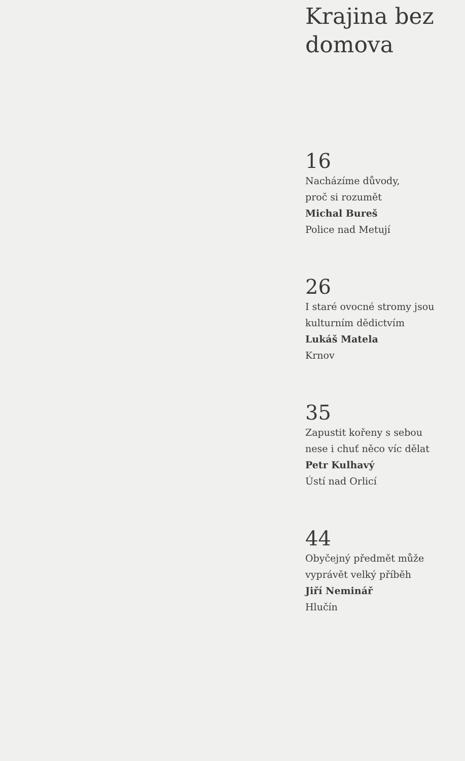Krajina bez domova
16
Nacházíme důvody,
proč si rozumět
Michal Bureš
Police nad Metují
26
I staré ovocné stromy jsou
kulturním dědictvím
Lukáš Matela
Krnov
35
Zapustit kořeny s sebou
nese i chuť něco víc dělat
Petr Kulhavý
Ústí nad Orlicí
44
Obyčejný předmět může
vyprávět velký příběh
Jiří Neminář
Hlučín